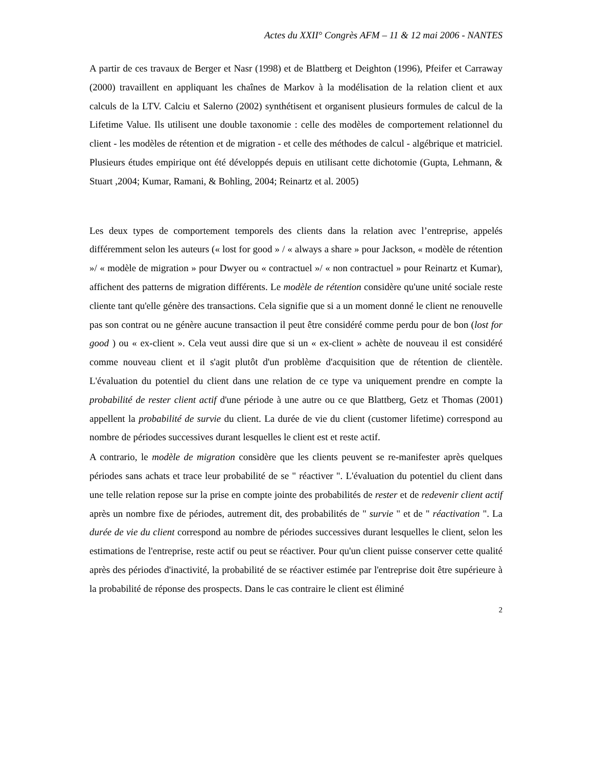Actes du XXII° Congrès AFM – 11 & 12 mai 2006 - NANTES
A partir de ces travaux de Berger et Nasr (1998) et de Blattberg et Deighton (1996), Pfeifer et Carraway (2000) travaillent en appliquant les chaînes de Markov à la modélisation de la relation client et aux calculs de la LTV. Calciu et Salerno (2002) synthétisent et organisent plusieurs formules de calcul de la Lifetime Value. Ils utilisent une double taxonomie : celle des modèles de comportement relationnel du client - les modèles de rétention et de migration - et celle des méthodes de calcul - algébrique et matriciel. Plusieurs études empirique ont été développés depuis en utilisant cette dichotomie (Gupta, Lehmann, & Stuart ,2004; Kumar, Ramani, & Bohling, 2004; Reinartz et al. 2005)
Les deux types de comportement temporels des clients dans la relation avec l’entreprise, appelés différemment selon les auteurs (« lost for good » / « always a share » pour Jackson, « modèle de rétention »/ « modèle de migration » pour Dwyer ou « contractuel »/ « non contractuel » pour Reinartz et Kumar), affichent des patterns de migration différents. Le modèle de rétention considère qu'une unité sociale reste cliente tant qu'elle génère des transactions. Cela signifie que si a un moment donné le client ne renouvelle pas son contrat ou ne génère aucune transaction il peut être considéré comme perdu pour de bon (lost for good ) ou « ex-client ». Cela veut aussi dire que si un « ex-client » achète de nouveau il est considéré comme nouveau client et il s'agit plutôt d'un problème d'acquisition que de rétention de clientèle. L'évaluation du potentiel du client dans une relation de ce type va uniquement prendre en compte la probabilité de rester client actif d'une période à une autre ou ce que Blattberg, Getz et Thomas (2001) appellent la probabilité de survie du client. La durée de vie du client (customer lifetime) correspond au nombre de périodes successives durant lesquelles le client est et reste actif.
A contrario, le modèle de migration considère que les clients peuvent se re-manifester après quelques périodes sans achats et trace leur probabilité de se " réactiver ". L'évaluation du potentiel du client dans une telle relation repose sur la prise en compte jointe des probabilités de rester et de redevenir client actif après un nombre fixe de périodes, autrement dit, des probabilités de " survie " et de " réactivation ". La durée de vie du client correspond au nombre de périodes successives durant lesquelles le client, selon les estimations de l'entreprise, reste actif ou peut se réactiver. Pour qu'un client puisse conserver cette qualité après des périodes d'inactivité, la probabilité de se réactiver estimée par l'entreprise doit être supérieure à la probabilité de réponse des prospects. Dans le cas contraire le client est éliminé
2